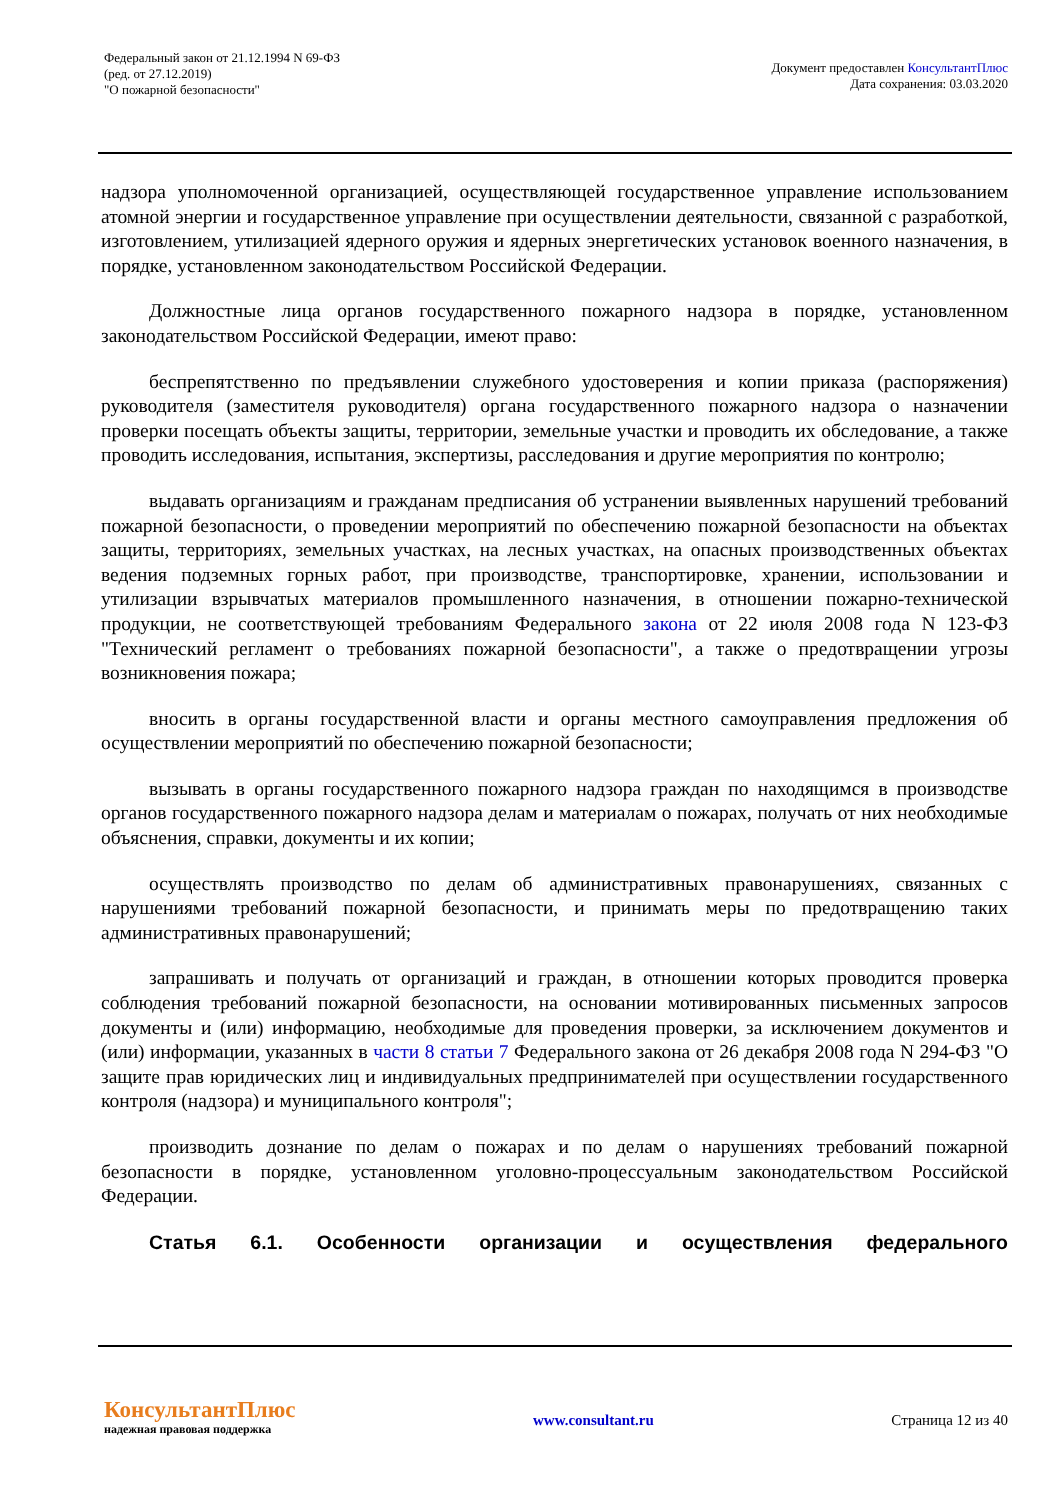Федеральный закон от 21.12.1994 N 69-ФЗ
(ред. от 27.12.2019)
"О пожарной безопасности"
Документ предоставлен КонсультантПлюс
Дата сохранения: 03.03.2020
надзора уполномоченной организацией, осуществляющей государственное управление использованием атомной энергии и государственное управление при осуществлении деятельности, связанной с разработкой, изготовлением, утилизацией ядерного оружия и ядерных энергетических установок военного назначения, в порядке, установленном законодательством Российской Федерации.
Должностные лица органов государственного пожарного надзора в порядке, установленном законодательством Российской Федерации, имеют право:
беспрепятственно по предъявлении служебного удостоверения и копии приказа (распоряжения) руководителя (заместителя руководителя) органа государственного пожарного надзора о назначении проверки посещать объекты защиты, территории, земельные участки и проводить их обследование, а также проводить исследования, испытания, экспертизы, расследования и другие мероприятия по контролю;
выдавать организациям и гражданам предписания об устранении выявленных нарушений требований пожарной безопасности, о проведении мероприятий по обеспечению пожарной безопасности на объектах защиты, территориях, земельных участках, на лесных участках, на опасных производственных объектах ведения подземных горных работ, при производстве, транспортировке, хранении, использовании и утилизации взрывчатых материалов промышленного назначения, в отношении пожарно-технической продукции, не соответствующей требованиям Федерального закона от 22 июля 2008 года N 123-ФЗ "Технический регламент о требованиях пожарной безопасности", а также о предотвращении угрозы возникновения пожара;
вносить в органы государственной власти и органы местного самоуправления предложения об осуществлении мероприятий по обеспечению пожарной безопасности;
вызывать в органы государственного пожарного надзора граждан по находящимся в производстве органов государственного пожарного надзора делам и материалам о пожарах, получать от них необходимые объяснения, справки, документы и их копии;
осуществлять производство по делам об административных правонарушениях, связанных с нарушениями требований пожарной безопасности, и принимать меры по предотвращению таких административных правонарушений;
запрашивать и получать от организаций и граждан, в отношении которых проводится проверка соблюдения требований пожарной безопасности, на основании мотивированных письменных запросов документы и (или) информацию, необходимые для проведения проверки, за исключением документов и (или) информации, указанных в части 8 статьи 7 Федерального закона от 26 декабря 2008 года N 294-ФЗ "О защите прав юридических лиц и индивидуальных предпринимателей при осуществлении государственного контроля (надзора) и муниципального контроля";
производить дознание по делам о пожарах и по делам о нарушениях требований пожарной безопасности в порядке, установленном уголовно-процессуальным законодательством Российской Федерации.
Статья 6.1. Особенности организации и осуществления федерального
КонсультантПлюс
надежная правовая поддержка
www.consultant.ru Страница 12 из 40